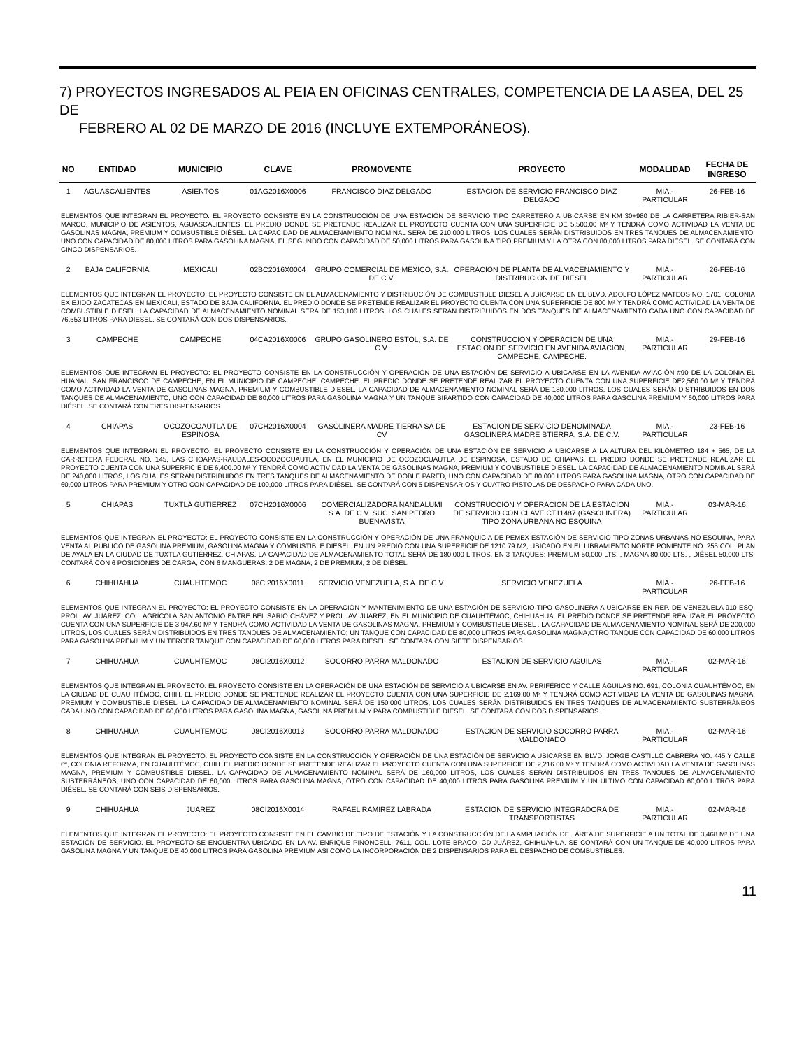7) PROYECTOS INGRESADOS AL PEIA EN OFICINAS CENTRALES, COMPETENCIA DE LA ASEA, DEL 25 DE
FEBRERO AL 02 DE MARZO DE 2016 (INCLUYE EXTEMPORÁNEOS).
| NO | ENTIDAD | MUNICIPIO | CLAVE | PROMOVENTE | PROYECTO | MODALIDAD | FECHA DE INGRESO |
| --- | --- | --- | --- | --- | --- | --- | --- |
| 1 | AGUASCALIENTES | ASIENTOS | 01AG2016X0006 | FRANCISCO DIAZ DELGADO | ESTACION DE SERVICIO FRANCISCO DIAZ DELGADO | MIA.-PARTICULAR | 26-FEB-16 |
| ELEMENTOS QUE INTEGRAN EL PROYECTO: EL PROYECTO CONSISTE EN LA CONSTRUCCIÓN DE UNA ESTACIÓN DE SERVICIO TIPO CARRETERO A UBICARSE EN KM 30+980 DE LA CARRETERA RIBIER-SAN MARCO, MUNICIPIO DE ASIENTOS, AGUASCALIENTES. EL PREDIO DONDE SE PRETENDE REALIZAR EL PROYECTO CUENTA CON UNA SUPERFICIE DE 5,500.00 M² Y TENDRÁ COMO ACTIVIDAD LA VENTA DE GASOLINAS MAGNA, PREMIUM Y COMBUSTIBLE DIÉSEL. LA CAPACIDAD DE ALMACENAMIENTO NOMINAL SERÁ DE 210,000 LITROS, LOS CUALES SERÁN DISTRIBUIDOS EN TRES TANQUES DE ALMACENAMIENTO; UNO CON CAPACIDAD DE 80,000 LITROS PARA GASOLINA MAGNA, EL SEGUNDO CON CAPACIDAD DE 50,000 LITROS PARA GASOLINA TIPO PREMIUM Y LA OTRA CON 80,000 LITROS PARA DIÉSEL. SE CONTARÁ CON CINCO DISPENSARIOS. | | | | | | | |
| 2 | BAJA CALIFORNIA | MEXICALI | 02BC2016X0004 | GRUPO COMERCIAL DE MEXICO, S.A. DE C.V. | OPERACION DE PLANTA DE ALMACENAMIENTO Y DISTRIBUCION DE DIESEL | MIA.-PARTICULAR | 26-FEB-16 |
| ELEMENTOS QUE INTEGRAN EL PROYECTO: EL PROYECTO CONSISTE EN EL ALMACENAMIENTO Y DISTRIBUCIÓN DE COMBUSTIBLE DIESEL A UBICARSE EN EL BLVD. ADOLFO LÓPEZ MATEOS NO. 1701, COLONIA EX EJIDO ZACATECAS EN MEXICALI, ESTADO DE BAJA CALIFORNIA. EL PREDIO DONDE SE PRETENDE REALIZAR EL PROYECTO CUENTA CON UNA SUPERFICIE DE 800 M² Y TENDRÁ COMO ACTIVIDAD LA VENTA DE COMBUSTIBLE DIESEL. LA CAPACIDAD DE ALMACENAMIENTO NOMINAL SERÁ DE 153,106 LITROS, LOS CUALES SERÁN DISTRIBUIDOS EN DOS TANQUES DE ALMACENAMIENTO CADA UNO CON CAPACIDAD DE 76,553 LITROS PARA DIESEL. SE CONTARÁ CON DOS DISPENSARIOS. | | | | | | | |
| 3 | CAMPECHE | CAMPECHE | 04CA2016X0006 | GRUPO GASOLINERO ESTOL, S.A. DE C.V. | CONSTRUCCION Y OPERACION DE UNA ESTACION DE SERVICIO EN AVENIDA AVIACION, CAMPECHE, CAMPECHE. | MIA.-PARTICULAR | 29-FEB-16 |
| ELEMENTOS QUE INTEGRAN EL PROYECTO: EL PROYECTO CONSISTE EN LA CONSTRUCCIÓN Y OPERACIÓN DE UNA ESTACIÓN DE SERVICIO A UBICARSE EN LA AVENIDA AVIACIÓN #90 DE LA COLONIA EL HUANAL, SAN FRANCISCO DE CAMPECHE, EN EL MUNICIPIO DE CAMPECHE, CAMPECHE. EL PREDIO DONDE SE PRETENDE REALIZAR EL PROYECTO CUENTA CON UNA SUPERFICIE DE2,560.00 M² Y TENDRÁ COMO ACTIVIDAD LA VENTA DE GASOLINAS MAGNA, PREMIUM Y COMBUSTIBLE DIESEL. LA CAPACIDAD DE ALMACENAMIENTO NOMINAL SERÁ DE 180,000 LITROS, LOS CUALES SERÁN DISTRIBUIDOS EN DOS TANQUES DE ALMACENAMIENTO; UNO CON CAPACIDAD DE 80,000 LITROS PARA GASOLINA MAGNA Y UN TANQUE BIPARTIDO CON CAPACIDAD DE 40,000 LITROS PARA GASOLINA PREMIUM Y 60,000 LITROS PARA DIÉSEL. SE CONTARÁ CON TRES DISPENSARIOS. | | | | | | | |
| 4 | CHIAPAS | OCOZOCOAUTLA DE ESPINOSA | 07CH2016X0004 | GASOLINERA MADRE TIERRA SA DE CV | ESTACION DE SERVICIO DENOMINADA GASOLINERA MADRE BTIERRA, S.A. DE C.V. | MIA.-PARTICULAR | 23-FEB-16 |
| ELEMENTOS QUE INTEGRAN EL PROYECTO: EL PROYECTO CONSISTE EN LA CONSTRUCCIÓN Y OPERACIÓN DE UNA ESTACIÓN DE SERVICIO A UBICARSE A LA ALTURA DEL KILÓMETRO 184 + 565, DE LA CARRETERA FEDERAL NO. 145, LAS CHOAPAS-RAUDALES-OCOZOCUAUTLA, EN EL MUNICIPIO DE OCOZOCUAUTLA DE ESPINOSA, ESTADO DE CHIAPAS. EL PREDIO DONDE SE PRETENDE REALIZAR EL PROYECTO CUENTA CON UNA SUPERFICIE DE 6,400.00 M² Y TENDRÁ COMO ACTIVIDAD LA VENTA DE GASOLINAS MAGNA, PREMIUM Y COMBUSTIBLE DIESEL. LA CAPACIDAD DE ALMACENAMIENTO NOMINAL SERÁ DE 240,000 LITROS, LOS CUALES SERÁN DISTRIBUIDOS EN TRES TANQUES DE ALMACENAMIENTO DE DOBLE PARED, UNO CON CAPACIDAD DE 80,000 LITROS PARA GASOLINA MAGNA, OTRO CON CAPACIDAD DE 60,000 LITROS PARA PREMIUM Y OTRO CON CAPACIDAD DE 100,000 LITROS PARA DIÉSEL. SE CONTARÁ CON 5 DISPENSARIOS Y CUATRO PISTOLAS DE DESPACHO PARA CADA UNO. | | | | | | | |
| 5 | CHIAPAS | TUXTLA GUTIERREZ | 07CH2016X0006 | COMERCIALIZADORA NANDALUMI S.A. DE C.V. SUC. SAN PEDRO BUENAVISTA | CONSTRUCCION Y OPERACION DE LA ESTACION DE SERVICIO CON CLAVE CT11487 (GASOLINERA) TIPO ZONA URBANA NO ESQUINA | MIA.-PARTICULAR | 03-MAR-16 |
| ELEMENTOS QUE INTEGRAN EL PROYECTO: EL PROYECTO CONSISTE EN LA CONSTRUCCIÓN Y OPERACIÓN DE UNA FRANQUICIA DE PEMEX ESTACIÓN DE SERVICIO TIPO ZONAS URBANAS NO ESQUINA, PARA VENTA AL PÚBLICO DE GASOLINA PREMIUM, GASOLINA MAGNA Y COMBUSTIBLE DIESEL. EN UN PREDIO CON UNA SUPERFICIE DE 1210.79 M2, UBICADO EN EL LIBRAMIENTO NORTE PONIENTE NO. 255 COL. PLAN DE AYALA EN LA CIUDAD DE TUXTLA GUTIÉRREZ, CHIAPAS. LA CAPACIDAD DE ALMACENAMIENTO TOTAL SERÁ DE 180,000 LITROS, EN 3 TANQUES: PREMIUM 50,000 LTS. , MAGNA 80,000 LTS. , DIÉSEL 50,000 LTS; CONTARÁ CON 6 POSICIONES DE CARGA, CON 6 MANGUERAS: 2 DE MAGNA, 2 DE PREMIUM, 2 DE DIÉSEL. | | | | | | | |
| 6 | CHIHUAHUA | CUAUHTEMOC | 08CI2016X0011 | SERVICIO VENEZUELA, S.A. DE C.V. | SERVICIO VENEZUELA | MIA.-PARTICULAR | 26-FEB-16 |
| ELEMENTOS QUE INTEGRAN EL PROYECTO: EL PROYECTO CONSISTE EN LA OPERACIÓN Y MANTENIMIENTO DE UNA ESTACIÓN DE SERVICIO TIPO GASOLINERA A UBICARSE EN REP. DE VENEZUELA 910 ESQ. PROL. AV. JUÁREZ, COL. AGRÍCOLA SAN ANTONIO ENTRE BELISARIO CHÁVEZ Y PROL. AV. JUÁREZ, EN EL MUNICIPIO DE CUAUHTÉMOC, CHIHUAHUA. EL PREDIO DONDE SE PRETENDE REALIZAR EL PROYECTO CUENTA CON UNA SUPERFICIE DE 3,947.60 M² Y TENDRÁ COMO ACTIVIDAD LA VENTA DE GASOLINAS MAGNA, PREMIUM Y COMBUSTIBLE DIESEL . LA CAPACIDAD DE ALMACENAMIENTO NOMINAL SERÁ DE 200,000 LITROS, LOS CUALES SERÁN DISTRIBUIDOS EN TRES TANQUES DE ALMACENAMIENTO; UN TANQUE CON CAPACIDAD DE 80,000 LITROS PARA GASOLINA MAGNA,OTRO TANQUE CON CAPACIDAD DE 60,000 LITROS PARA GASOLINA PREMIUM Y UN TERCER TANQUE CON CAPACIDAD DE 60,000 LITROS PARA DIÉSEL. SE CONTARÁ CON SIETE DISPENSARIOS. | | | | | | | |
| 7 | CHIHUAHUA | CUAUHTEMOC | 08CI2016X0012 | SOCORRO PARRA MALDONADO | ESTACION DE SERVICIO AGUILAS | MIA.-PARTICULAR | 02-MAR-16 |
| ELEMENTOS QUE INTEGRAN EL PROYECTO: EL PROYECTO CONSISTE EN LA OPERACIÓN DE UNA ESTACIÓN DE SERVICIO A UBICARSE EN AV. PERIFÉRICO Y CALLE ÁGUILAS NO. 691, COLONIA CUAUHTÉMOC, EN LA CIUDAD DE CUAUHTÉMOC, CHIH. EL PREDIO DONDE SE PRETENDE REALIZAR EL PROYECTO CUENTA CON UNA SUPERFICIE DE 2,169.00 M² Y TENDRÁ COMO ACTIVIDAD LA VENTA DE GASOLINAS MAGNA, PREMIUM Y COMBUSTIBLE DIESEL. LA CAPACIDAD DE ALMACENAMIENTO NOMINAL SERÁ DE 150,000 LITROS, LOS CUALES SERÁN DISTRIBUIDOS EN TRES TANQUES DE ALMACENAMIENTO SUBTERRÁNEOS CADA UNO CON CAPACIDAD DE 60,000 LITROS PARA GASOLINA MAGNA, GASOLINA PREMIUM Y PARA COMBUSTIBLE DIÉSEL. SE CONTARÁ CON DOS DISPENSARIOS. | | | | | | | |
| 8 | CHIHUAHUA | CUAUHTEMOC | 08CI2016X0013 | SOCORRO PARRA MALDONADO | ESTACION DE SERVICIO SOCORRO PARRA MALDONADO | MIA.-PARTICULAR | 02-MAR-16 |
| ELEMENTOS QUE INTEGRAN EL PROYECTO: EL PROYECTO CONSISTE EN LA CONSTRUCCIÓN Y OPERACIÓN DE UNA ESTACIÓN DE SERVICIO A UBICARSE EN BLVD. JORGE CASTILLO CABRERA NO. 445 Y CALLE 6ª, COLONIA REFORMA, EN CUAUHTÉMOC, CHIH. EL PREDIO DONDE SE PRETENDE REALIZAR EL PROYECTO CUENTA CON UNA SUPERFICIE DE 2,216.00 M² Y TENDRÁ COMO ACTIVIDAD LA VENTA DE GASOLINAS MAGNA, PREMIUM Y COMBUSTIBLE DIESEL. LA CAPACIDAD DE ALMACENAMIENTO NOMINAL SERÁ DE 160,000 LITROS, LOS CUALES SERÁN DISTRIBUIDOS EN TRES TANQUES DE ALMACENAMIENTO SUBTERRÁNEOS; UNO CON CAPACIDAD DE 60,000 LITROS PARA GASOLINA MAGNA, OTRO CON CAPACIDAD DE 40,000 LITROS PARA GASOLINA PREMIUM Y UN ÚLTIMO CON CAPACIDAD 60,000 LITROS PARA DIÉSEL. SE CONTARÁ CON SEIS DISPENSARIOS. | | | | | | | |
| 9 | CHIHUAHUA | JUAREZ | 08CI2016X0014 | RAFAEL RAMIREZ LABRADA | ESTACION DE SERVICIO INTEGRADORA DE TRANSPORTISTAS | MIA.-PARTICULAR | 02-MAR-16 |
| ELEMENTOS QUE INTEGRAN EL PROYECTO: EL PROYECTO CONSISTE EN EL CAMBIO DE TIPO DE ESTACIÓN Y LA CONSTRUCCIÓN DE LA AMPLIACIÓN DEL ÁREA DE SUPERFICIE A UN TOTAL DE 3,468 M² DE UNA ESTACIÓN DE SERVICIO. EL PROYECTO SE ENCUENTRA UBICADO EN LA AV. ENRIQUE PINONCELLI 7611, COL. LOTE BRACO, CD JUÁREZ, CHIHUAHUA. SE CONTARÁ CON UN TANQUE DE 40,000 LITROS PARA GASOLINA MAGNA Y UN TANQUE DE 40,000 LITROS PARA GASOLINA PREMIUM ASI COMO LA INCORPORACIÓN DE 2 DISPENSARIOS PARA EL DESPACHO DE COMBUSTIBLES. | | | | | | | |
11